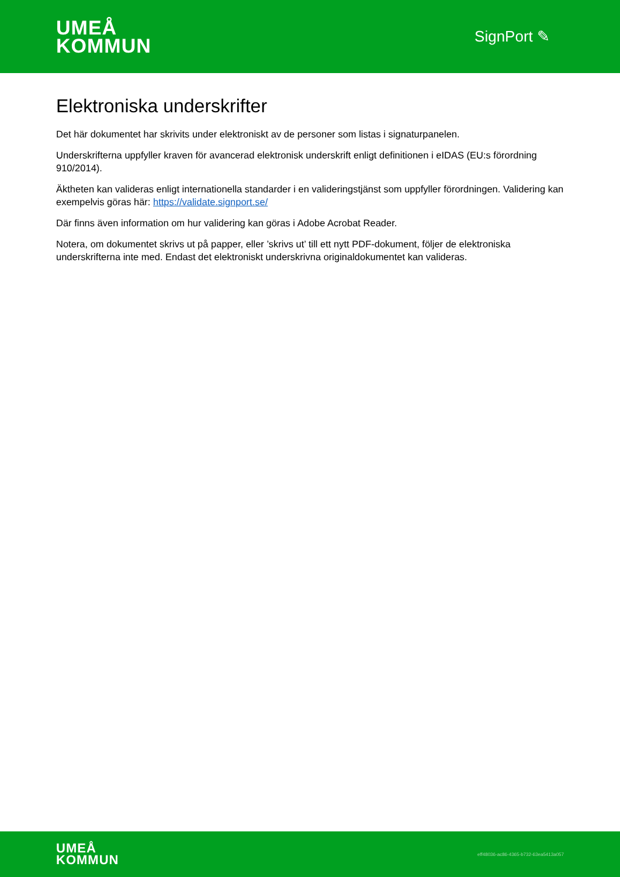UMEÅ
KOMMUN
SignPort ✎
Elektroniska underskrifter
Det här dokumentet har skrivits under elektroniskt av de personer som listas i signaturpanelen.
Underskrifterna uppfyller kraven för avancerad elektronisk underskrift enligt definitionen i eIDAS (EU:s förordning 910/2014).
Äktheten kan valideras enligt internationella standarder i en valideringstjänst som uppfyller förordningen. Validering kan exempelvis göras här: https://validate.signport.se/
Där finns även information om hur validering kan göras i Adobe Acrobat Reader.
Notera, om dokumentet skrivs ut på papper, eller ’skrivs ut’ till ett nytt PDF-dokument, följer de elektroniska underskrifterna inte med. Endast det elektroniskt underskrivna originaldokumentet kan valideras.
UMEÅ
KOMMUN
eff48036-ac86-4365-b732-63ea5413a057